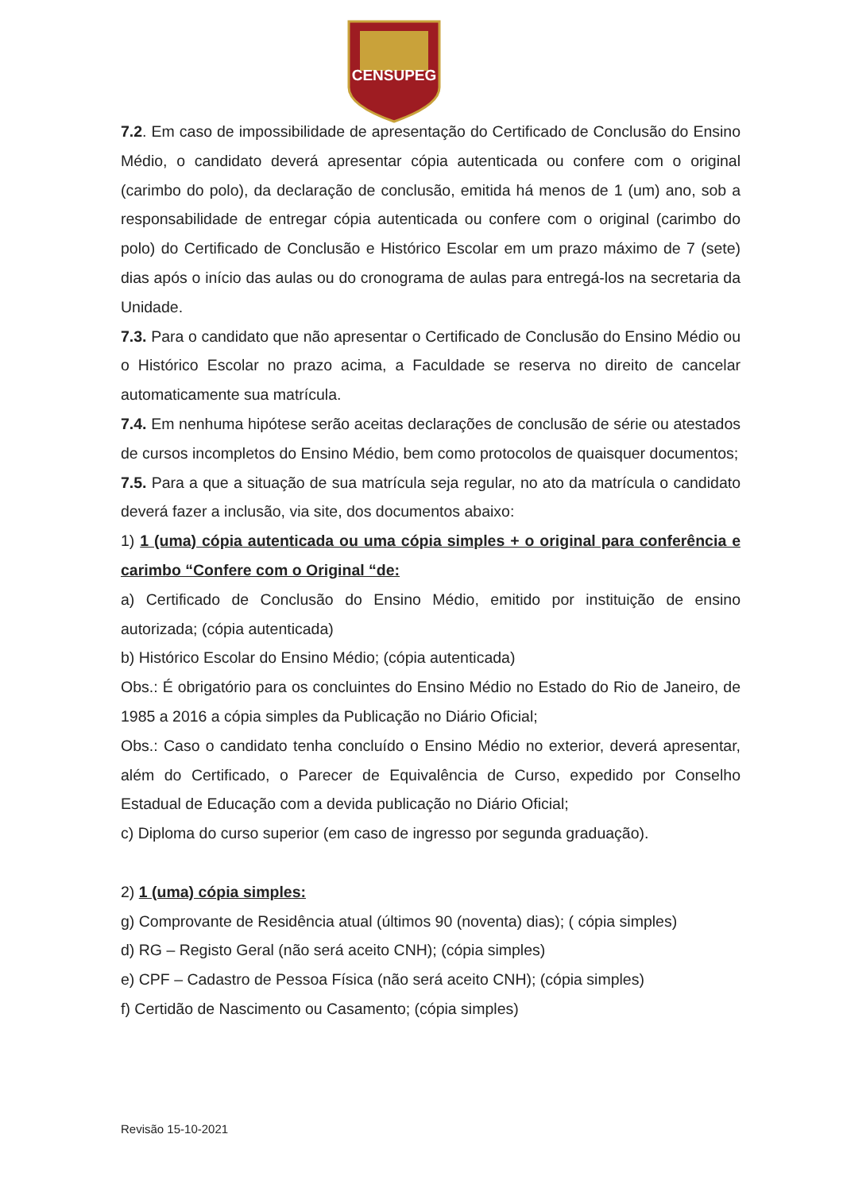CENSUPEG
7.2. Em caso de impossibilidade de apresentação do Certificado de Conclusão do Ensino Médio, o candidato deverá apresentar cópia autenticada ou confere com o original (carimbo do polo), da declaração de conclusão, emitida há menos de 1 (um) ano, sob a responsabilidade de entregar cópia autenticada ou confere com o original (carimbo do polo) do Certificado de Conclusão e Histórico Escolar em um prazo máximo de 7 (sete) dias após o início das aulas ou do cronograma de aulas para entregá-los na secretaria da Unidade.
7.3. Para o candidato que não apresentar o Certificado de Conclusão do Ensino Médio ou o Histórico Escolar no prazo acima, a Faculdade se reserva no direito de cancelar automaticamente sua matrícula.
7.4. Em nenhuma hipótese serão aceitas declarações de conclusão de série ou atestados de cursos incompletos do Ensino Médio, bem como protocolos de quaisquer documentos;
7.5. Para a que a situação de sua matrícula seja regular, no ato da matrícula o candidato deverá fazer a inclusão, via site, dos documentos abaixo:
1) 1 (uma) cópia autenticada ou uma cópia simples + o original para conferência e carimbo “Confere com o Original “de:
a) Certificado de Conclusão do Ensino Médio, emitido por instituição de ensino autorizada; (cópia autenticada)
b) Histórico Escolar do Ensino Médio; (cópia autenticada)
Obs.: É obrigatório para os concluintes do Ensino Médio no Estado do Rio de Janeiro, de 1985 a 2016 a cópia simples da Publicação no Diário Oficial;
Obs.: Caso o candidato tenha concluído o Ensino Médio no exterior, deverá apresentar, além do Certificado, o Parecer de Equivalência de Curso, expedido por Conselho Estadual de Educação com a devida publicação no Diário Oficial;
c) Diploma do curso superior (em caso de ingresso por segunda graduação).
2) 1 (uma) cópia simples:
g) Comprovante de Residência atual (últimos 90 (noventa) dias); ( cópia simples)
d) RG – Registo Geral (não será aceito CNH); (cópia simples)
e) CPF – Cadastro de Pessoa Física (não será aceito CNH); (cópia simples)
f) Certidão de Nascimento ou Casamento; (cópia simples)
Revisão 15-10-2021